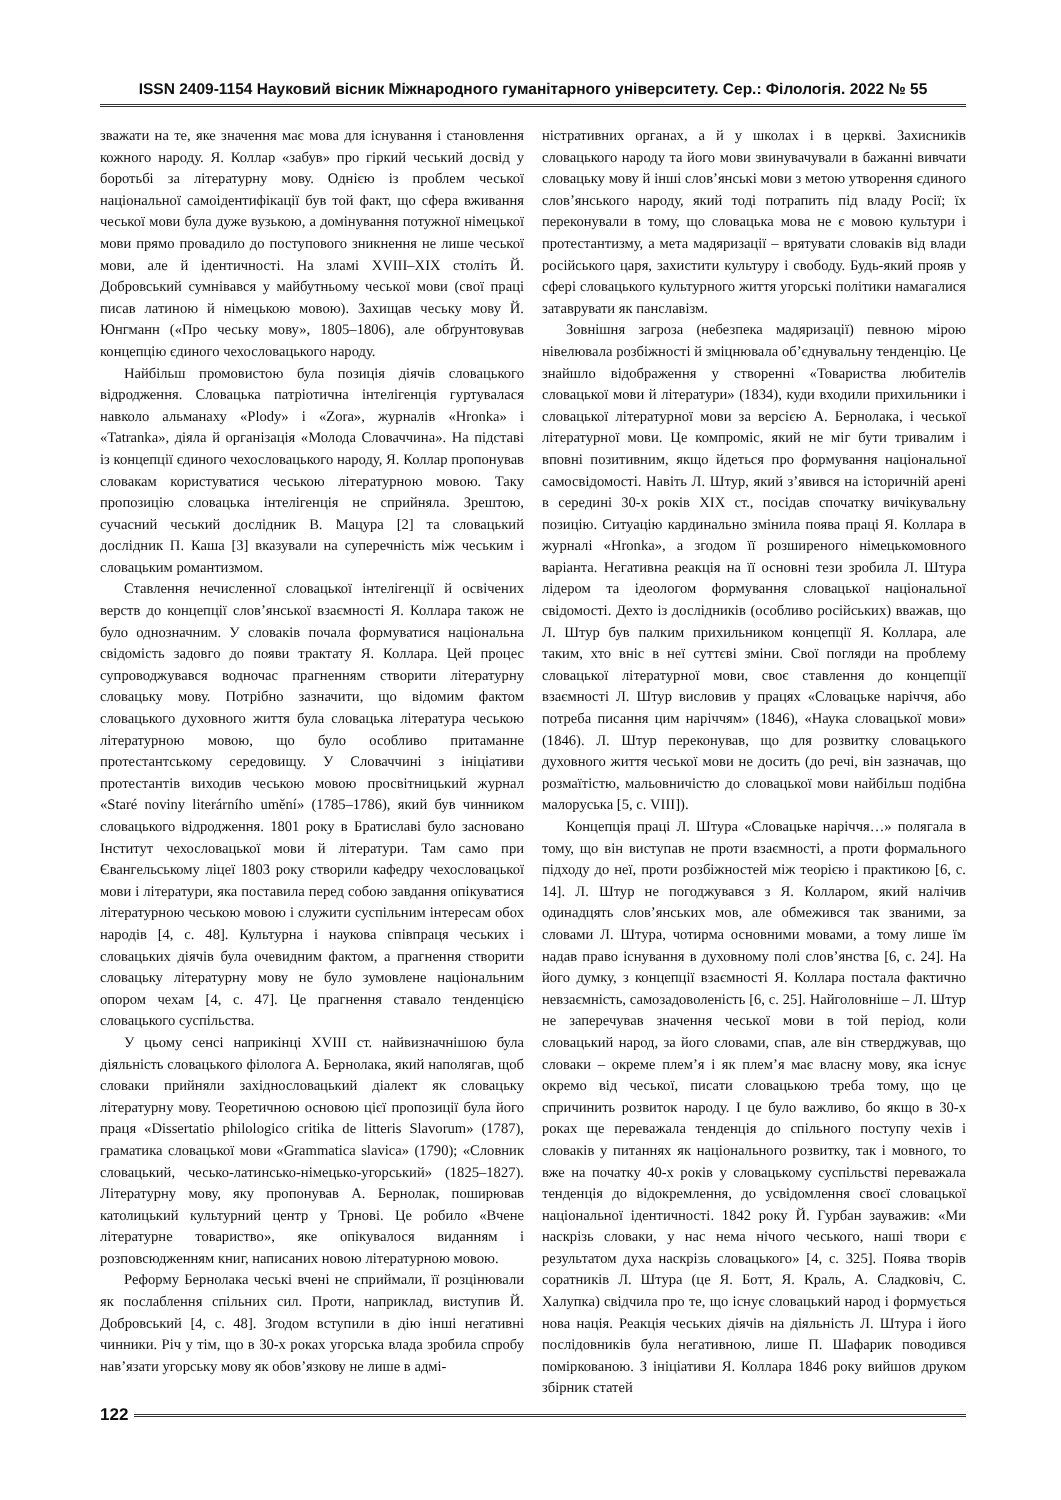ISSN 2409-1154 Науковий вісник Міжнародного гуманітарного університету. Сер.: Філологія. 2022 № 55
зважати на те, яке значення має мова для існування і становлення кожного народу. Я. Коллар «забув» про гіркий чеський досвід у боротьбі за літературну мову. Однією із проблем чеської національної самоідентифікації був той факт, що сфера вживання чеської мови була дуже вузькою, а домінування потужної німецької мови прямо провадило до поступового зникнення не лише чеської мови, але й ідентичності. На зламі XVIII–XIX століть Й. Добровський сумнівався у майбутньому чеської мови (свої праці писав латиною й німецькою мовою). Захищав чеську мову Й. Юнгманн («Про чеську мову», 1805–1806), але обґрунтовував концепцію єдиного чехословацького народу.
Найбільш промовистою була позиція діячів словацького відродження. Словацька патріотична інтелігенція гуртувалася навколо альманаху «Plody» і «Zora», журналів «Hronka» і «Tatranka», діяла й організація «Молода Словаччина». На підставі із концепції єдиного чехословацького народу, Я. Коллар пропонував словакам користуватися чеською літературною мовою. Таку пропозицію словацька інтелігенція не сприйняла. Зрештою, сучасний чеський дослідник В. Мацура [2] та словацький дослідник П. Каша [3] вказували на суперечність між чеським і словацьким романтизмом.
Ставлення нечисленної словацької інтелігенції й освічених верств до концепції слов’янської взаємності Я. Коллара також не було однозначним. У словаків почала формуватися національна свідомість задовго до появи трактату Я. Коллара. Цей процес супроводжувався водночас прагненням створити літературну словацьку мову. Потрібно зазначити, що відомим фактом словацького духовного життя була словацька література чеською літературною мовою, що було особливо притаманне протестантському середовищу. У Словаччині з ініціативи протестантів виходив чеською мовою просвітницький журнал «Staré noviny literárního umění» (1785–1786), який був чинником словацького відродження. 1801 року в Братиславі було засновано Інститут чехословацької мови й літератури. Там само при Євангельському ліцеї 1803 року створили кафедру чехословацької мови і літератури, яка поставила перед собою завдання опікуватися літературною чеською мовою і служити суспільним інтересам обох народів [4, с. 48]. Культурна і наукова співпраця чеських і словацьких діячів була очевидним фактом, а прагнення створити словацьку літературну мову не було зумовлене національним опором чехам [4, с. 47]. Це прагнення ставало тенденцією словацького суспільства.
У цьому сенсі наприкінці XVIII ст. найвизначнішою була діяльність словацького філолога А. Бернолака, який наполягав, щоб словаки прийняли західнословацький діалект як словацьку літературну мову. Теоретичною основою цієї пропозиції була його праця «Dissertatio philologico critika de litteris Slavorum» (1787), граматика словацької мови «Grammatica slavica» (1790); «Словник словацький, чесько-латинсько-німецько-угорський» (1825–1827). Літературну мову, яку пропонував А. Бернолак, поширював католицький культурний центр у Трнові. Це робило «Вчене літературне товариство», яке опікувалося виданням і розповсюдженням книг, написаних новою літературною мовою.
Реформу Бернолака чеські вчені не сприймали, її розцінювали як послаблення спільних сил. Проти, наприклад, виступив Й. Добровський [4, с. 48]. Згодом вступили в дію інші негативні чинники. Річ у тім, що в 30-х роках угорська влада зробила спробу нав’язати угорську мову як обов’язкову не лише в адмі-
ністративних органах, а й у школах і в церкві. Захисників словацького народу та його мови звинувачували в бажанні вивчати словацьку мову й інші слов’янські мови з метою утворення єдиного слов’янського народу, який тоді потрапить під владу Росії; їх переконували в тому, що словацька мова не є мовою культури і протестантизму, а мета мадяризації – врятувати словаків від влади російського царя, захистити культуру і свободу. Будь-який прояв у сфері словацького культурного життя угорські політики намагалися затаврувати як панславізм.
Зовнішня загроза (небезпека мадяризації) певною мірою нівелювала розбіжності й зміцнювала об’єднувальну тенденцію. Це знайшло відображення у створенні «Товариства любителів словацької мови й літератури» (1834), куди входили прихильники і словацької літературної мови за версією А. Бернолака, і чеської літературної мови. Це компроміс, який не міг бути тривалим і вповні позитивним, якщо йдеться про формування національної самосвідомості. Навіть Л. Штур, який з’явився на історичній арені в середині 30-х років XIX ст., посідав спочатку вичікувальну позицію. Ситуацію кардинально змінила поява праці Я. Коллара в журналі «Hronka», а згодом її розширеного німецькомовного варіанта. Негативна реакція на її основні тези зробила Л. Штура лідером та ідеологом формування словацької національної свідомості. Дехто із дослідників (особливо російських) вважав, що Л. Штур був палким прихильником концепції Я. Коллара, але таким, хто вніс в неї суттєві зміни. Свої погляди на проблему словацької літературної мови, своє ставлення до концепції взаємності Л. Штур висловив у працях «Словацьке наріччя, або потреба писання цим наріччям» (1846), «Наука словацької мови» (1846). Л. Штур переконував, що для розвитку словацького духовного життя чеської мови не досить (до речі, він зазначав, що розмаїтістю, мальовничістю до словацької мови найбільш подібна малоруська [5, с. VIII]).
Концепція праці Л. Штура «Словацьке наріччя…» полягала в тому, що він виступав не проти взаємності, а проти формального підходу до неї, проти розбіжностей між теорією і практикою [6, с. 14]. Л. Штур не погоджувався з Я. Колларом, який налічив одинадцять слов’янських мов, але обмежився так званими, за словами Л. Штура, чотирма основними мовами, а тому лише їм надав право існування в духовному полі слов’янства [6, с. 24]. На його думку, з концепції взаємності Я. Коллара постала фактично невзаємність, самозадоволеність [6, с. 25]. Найголовніше – Л. Штур не заперечував значення чеської мови в той період, коли словацький народ, за його словами, спав, але він стверджував, що словаки – окреме плем’я і як плем’я має власну мову, яка існує окремо від чеської, писати словацькою треба тому, що це спричинить розвиток народу. І це було важливо, бо якщо в 30-х роках ще переважала тенденція до спільного поступу чехів і словаків у питаннях як національного розвитку, так і мовного, то вже на початку 40-х років у словацькому суспільстві переважала тенденція до відокремлення, до усвідомлення своєї словацької національної ідентичності. 1842 року Й. Гурбан зауважив: «Ми наскрізь словаки, у нас нема нічого чеського, наші твори є результатом духа наскрізь словацького» [4, с. 325]. Поява творів соратників Л. Штура (це Я. Ботт, Я. Краль, А. Сладковіч, С. Халупка) свідчила про те, що існує словацький народ і формується нова нація. Реакція чеських діячів на діяльність Л. Штура і його послідовників була негативною, лише П. Шафарик поводився поміркованою. З ініціативи Я. Коллара 1846 року вийшов друком збірник статей
122